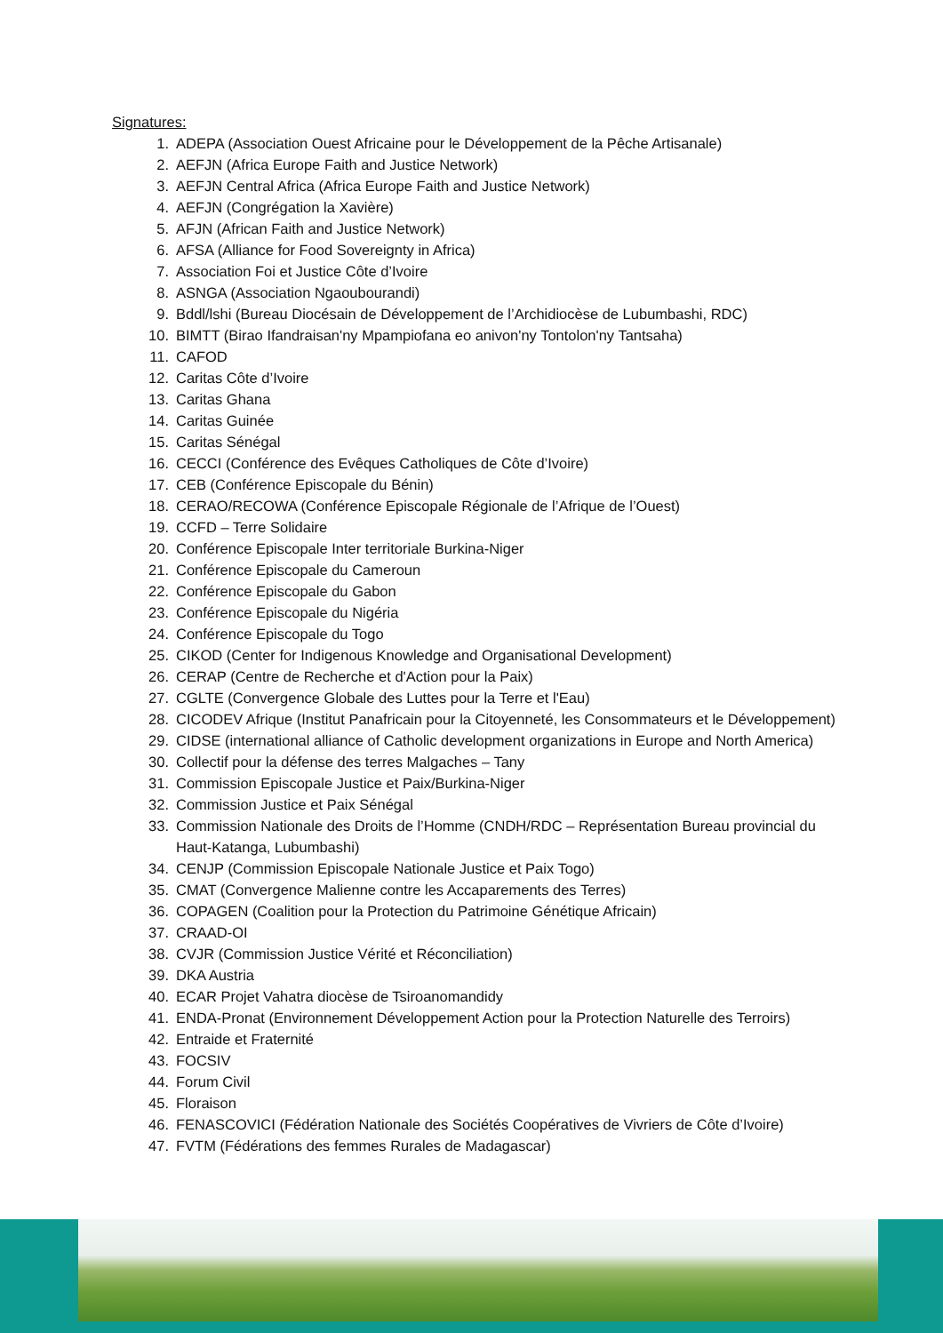Signatures:
1. ADEPA (Association Ouest Africaine pour le Développement de la Pêche Artisanale)
2. AEFJN (Africa Europe Faith and Justice Network)
3. AEFJN Central Africa (Africa Europe Faith and Justice Network)
4. AEFJN (Congrégation la Xavière)
5. AFJN (African Faith and Justice Network)
6. AFSA (Alliance for Food Sovereignty in Africa)
7. Association Foi et Justice Côte d’Ivoire
8. ASNGA (Association Ngaoubourandi)
9. Bddl/lshi (Bureau Diocésain de Développement de l’Archidiocèse de Lubumbashi, RDC)
10. BIMTT (Birao Ifandraisan'ny Mpampiofana eo anivon'ny Tontolon'ny Tantsaha)
11. CAFOD
12. Caritas Côte d’Ivoire
13. Caritas Ghana
14. Caritas Guinée
15. Caritas Sénégal
16. CECCI (Conférence des Evêques Catholiques de Côte d’Ivoire)
17. CEB (Conférence Episcopale du Bénin)
18. CERAO/RECOWA (Conférence Episcopale Régionale de l’Afrique de l’Ouest)
19. CCFD – Terre Solidaire
20. Conférence Episcopale Inter territoriale Burkina-Niger
21. Conférence Episcopale du Cameroun
22. Conférence Episcopale du Gabon
23. Conférence Episcopale du Nigéria
24. Conférence Episcopale du Togo
25. CIKOD (Center for Indigenous Knowledge and Organisational Development)
26. CERAP (Centre de Recherche et d'Action pour la Paix)
27. CGLTE (Convergence Globale des Luttes pour la Terre et l'Eau)
28. CICODEV Afrique (Institut Panafricain pour la Citoyenneté, les Consommateurs et le Développement)
29. CIDSE (international alliance of Catholic development organizations in Europe and North America)
30. Collectif pour la défense des terres Malgaches – Tany
31. Commission Episcopale Justice et Paix/Burkina-Niger
32. Commission Justice et Paix Sénégal
33. Commission Nationale des Droits de l’Homme (CNDH/RDC – Représentation Bureau provincial du Haut-Katanga, Lubumbashi)
34. CENJP (Commission Episcopale Nationale Justice et Paix Togo)
35. CMAT (Convergence Malienne contre les Accaparements des Terres)
36. COPAGEN (Coalition pour la Protection du Patrimoine Génétique Africain)
37. CRAAD-OI
38. CVJR (Commission Justice Vérité et Réconciliation)
39. DKA Austria
40. ECAR Projet Vahatra diocèse de Tsiroanomandidy
41. ENDA-Pronat (Environnement Développement Action pour la Protection Naturelle des Terroirs)
42. Entraide et Fraternité
43. FOCSIV
44. Forum Civil
45. Floraison
46. FENASCOVICI (Fédération Nationale des Sociétés Coopératives de Vivriers de Côte d’Ivoire)
47. FVTM (Fédérations des femmes Rurales de Madagascar)